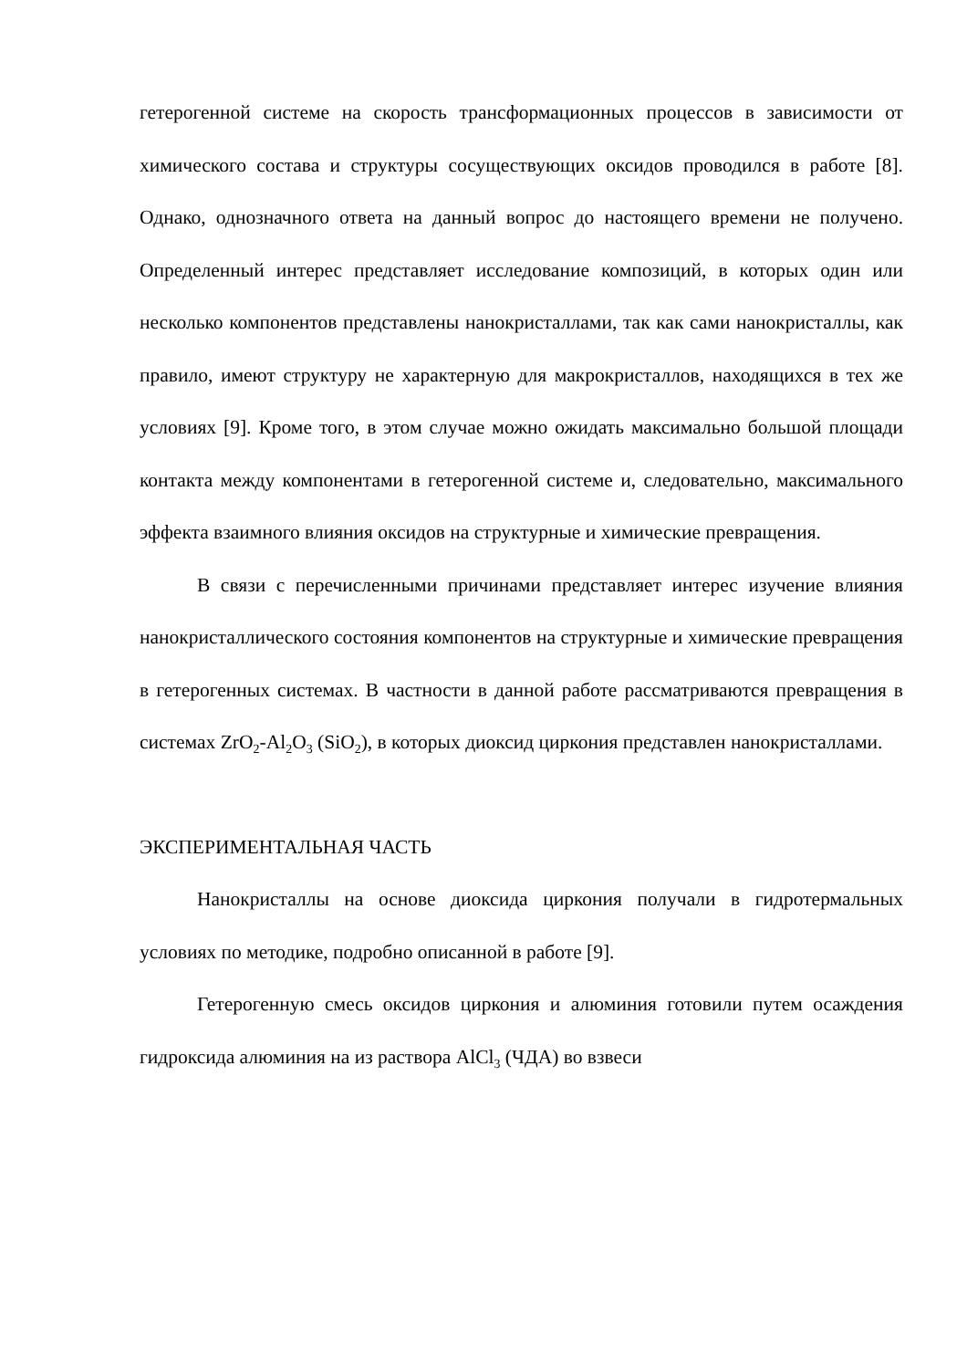гетерогенной системе на скорость трансформационных процессов в зависимости от химического состава и структуры сосуществующих оксидов проводился в работе [8]. Однако, однозначного ответа на данный вопрос до настоящего времени не получено. Определенный интерес представляет исследование композиций, в которых один или несколько компонентов представлены нанокристаллами, так как сами нанокристаллы, как правило, имеют структуру не характерную для макрокристаллов, находящихся в тех же условиях [9]. Кроме того, в этом случае можно ожидать максимально большой площади контакта между компонентами в гетерогенной системе и, следовательно, максимального эффекта взаимного влияния оксидов на структурные и химические превращения.
В связи с перечисленными причинами представляет интерес изучение влияния нанокристаллического состояния компонентов на структурные и химические превращения в гетерогенных системах. В частности в данной работе рассматриваются превращения в системах ZrO<sub>2</sub>-Al<sub>2</sub>O<sub>3</sub> (SiO<sub>2</sub>), в которых диоксид циркония представлен нанокристаллами.
ЭКСПЕРИМЕНТАЛЬНАЯ ЧАСТЬ
Нанокристаллы на основе диоксида циркония получали в гидротермальных условиях по методике, подробно описанной в работе [9].
Гетерогенную смесь оксидов циркония и алюминия готовили путем осаждения гидроксида алюминия на из раствора AlCl<sub>3</sub> (ЧДА) во взвеси